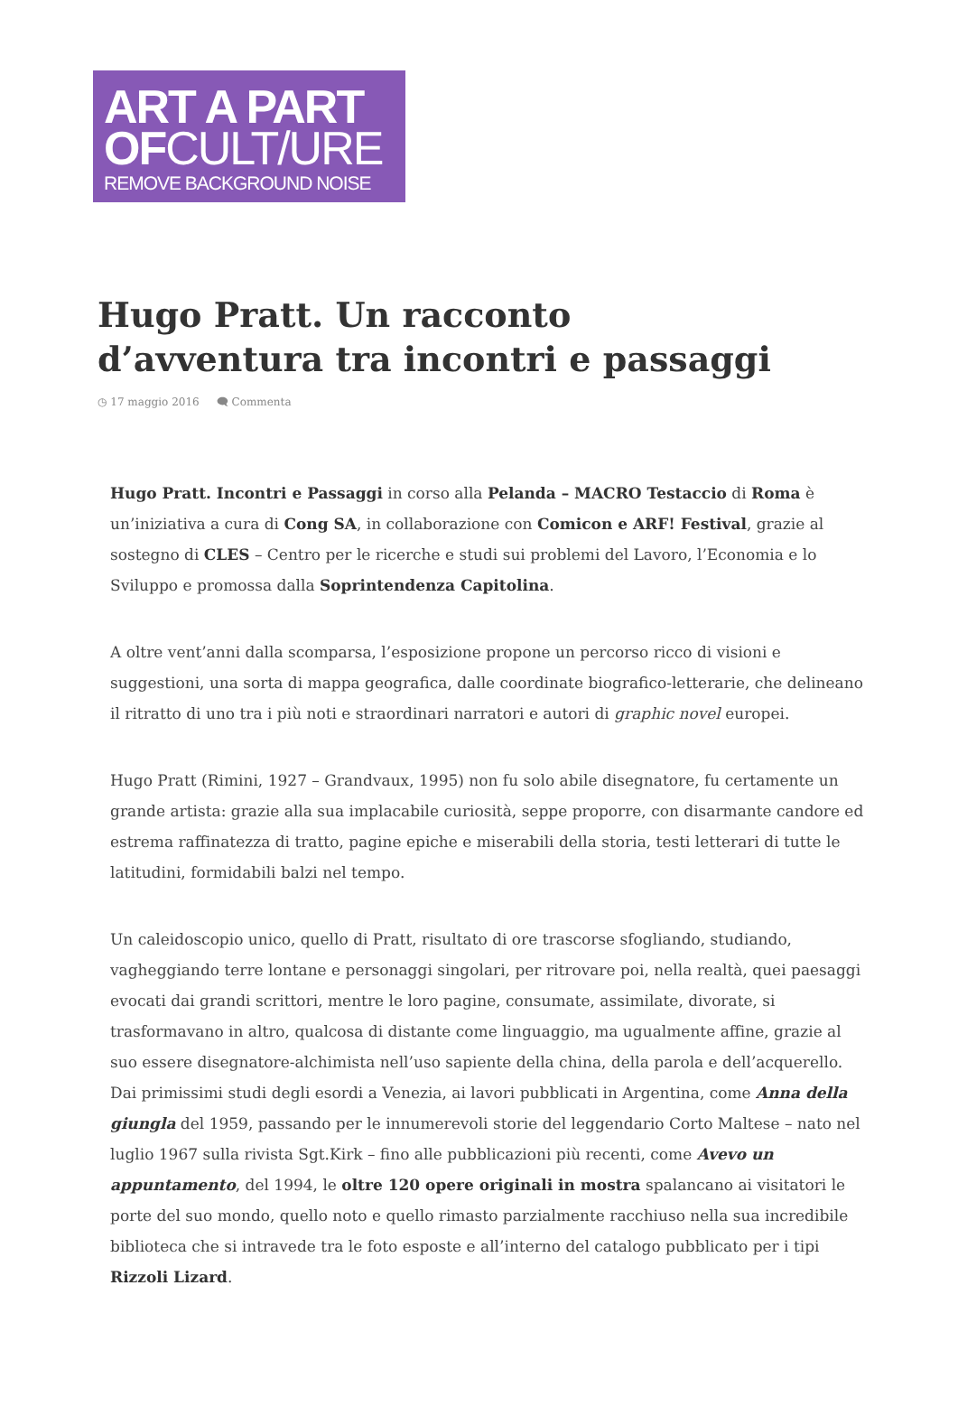ART A PART
OFCULT/URE
REMOVE BACKGROUND NOISE
Hugo Pratt. Un racconto d’avventura tra incontri e passaggi
◷ 17 maggio 2016 🗨 Commenta
Hugo Pratt. Incontri e Passaggi in corso alla Pelanda – MACRO Testaccio di Roma è un’iniziativa a cura di Cong SA, in collaborazione con Comicon e ARF! Festival, grazie al sostegno di CLES – Centro per le ricerche e studi sui problemi del Lavoro, l’Economia e lo Sviluppo e promossa dalla Soprintendenza Capitolina.
A oltre vent’anni dalla scomparsa, l’esposizione propone un percorso ricco di visioni e suggestioni, una sorta di mappa geografica, dalle coordinate biografico-letterarie, che delineano il ritratto di uno tra i più noti e straordinari narratori e autori di graphic novel europei.
Hugo Pratt (Rimini, 1927 – Grandvaux, 1995) non fu solo abile disegnatore, fu certamente un grande artista: grazie alla sua implacabile curiosità, seppe proporre, con disarmante candore ed estrema raffinatezza di tratto, pagine epiche e miserabili della storia, testi letterari di tutte le latitudini, formidabili balzi nel tempo.
Un caleidoscopio unico, quello di Pratt, risultato di ore trascorse sfogliando, studiando, vagheggiando terre lontane e personaggi singolari, per ritrovare poi, nella realtà, quei paesaggi evocati dai grandi scrittori, mentre le loro pagine, consumate, assimilate, divorate, si trasformavano in altro, qualcosa di distante come linguaggio, ma ugualmente affine, grazie al suo essere disegnatore-alchimista nell’uso sapiente della china, della parola e dell’acquerello.
Dai primissimi studi degli esordi a Venezia, ai lavori pubblicati in Argentina, come Anna della giungla del 1959, passando per le innumerevoli storie del leggendario Corto Maltese – nato nel luglio 1967 sulla rivista Sgt.Kirk – fino alle pubblicazioni più recenti, come Avevo un appuntamento, del 1994, le oltre 120 opere originali in mostra spalancano ai visitatori le porte del suo mondo, quello noto e quello rimasto parzialmente racchiuso nella sua incredibile biblioteca che si intravede tra le foto esposte e all’interno del catalogo pubblicato per i tipi Rizzoli Lizard.